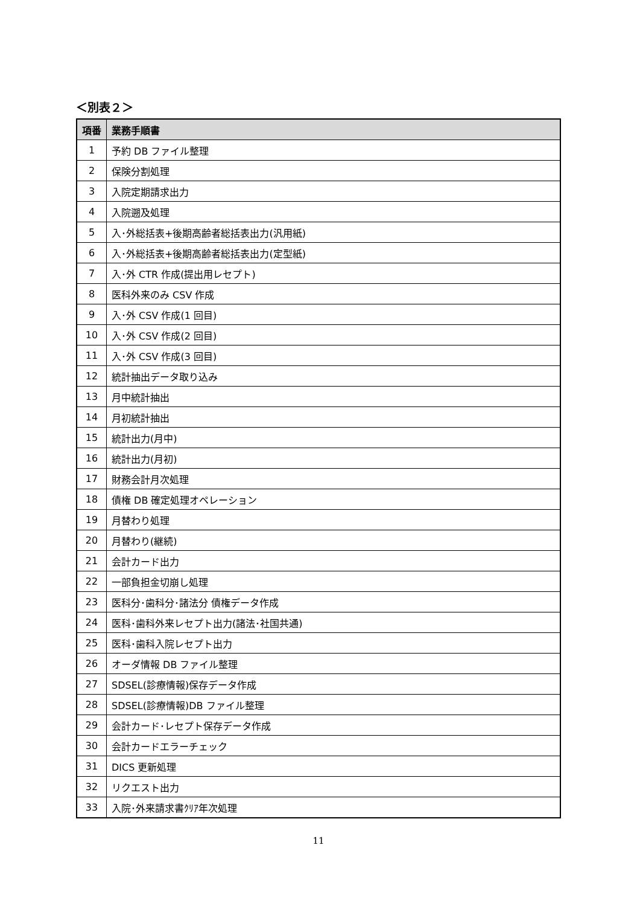＜別表２＞
| 項番 | 業務手順書 |
| --- | --- |
| 1 | 予約 DB ファイル整理 |
| 2 | 保険分割処理 |
| 3 | 入院定期請求出力 |
| 4 | 入院遡及処理 |
| 5 | 入･外総括表+後期高齢者総括表出力(汎用紙) |
| 6 | 入･外総括表+後期高齢者総括表出力(定型紙) |
| 7 | 入･外 CTR 作成(提出用レセプト) |
| 8 | 医科外来のみ CSV 作成 |
| 9 | 入･外 CSV 作成(1 回目) |
| 10 | 入･外 CSV 作成(2 回目) |
| 11 | 入･外 CSV 作成(3 回目) |
| 12 | 統計抽出データ取り込み |
| 13 | 月中統計抽出 |
| 14 | 月初統計抽出 |
| 15 | 統計出力(月中) |
| 16 | 統計出力(月初) |
| 17 | 財務会計月次処理 |
| 18 | 債権 DB 確定処理オペレーション |
| 19 | 月替わり処理 |
| 20 | 月替わり(継続) |
| 21 | 会計カード出力 |
| 22 | 一部負担金切崩し処理 |
| 23 | 医科分･歯科分･諸法分 債権データ作成 |
| 24 | 医科･歯科外来レセプト出力(諸法･社国共通) |
| 25 | 医科･歯科入院レセプト出力 |
| 26 | オーダ情報 DB ファイル整理 |
| 27 | SDSEL(診療情報)保存データ作成 |
| 28 | SDSEL(診療情報)DB ファイル整理 |
| 29 | 会計カード･レセプト保存データ作成 |
| 30 | 会計カードエラーチェック |
| 31 | DICS 更新処理 |
| 32 | リクエスト出力 |
| 33 | 入院･外来請求書ｸﾘｱ年次処理 |
11